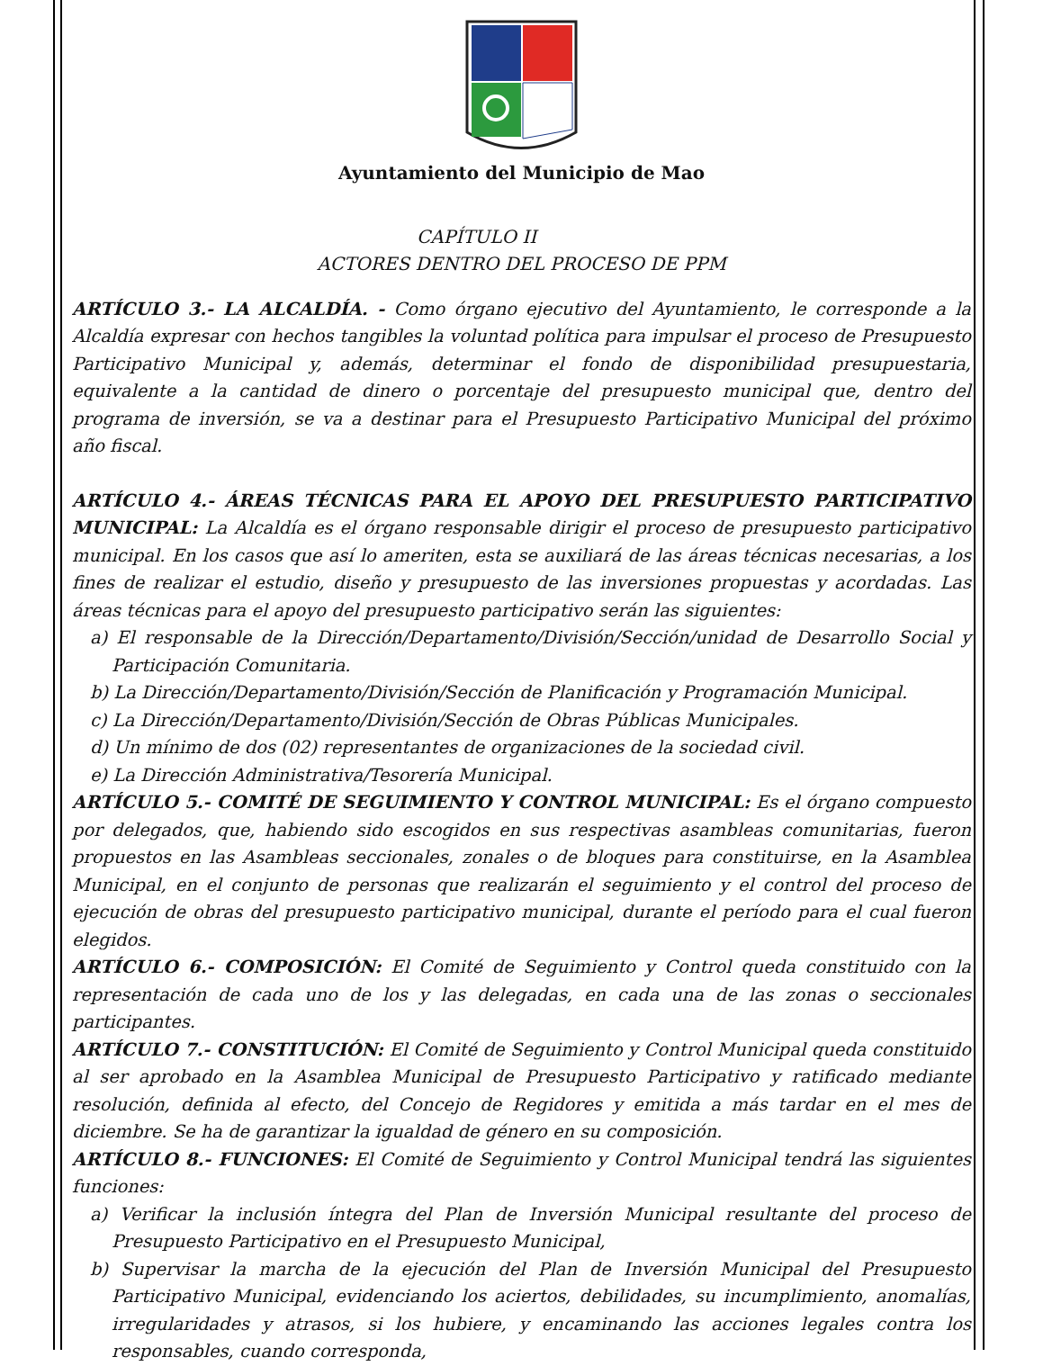Ayuntamiento del Municipio de Mao
CAPÍTULO II
ACTORES DENTRO DEL PROCESO DE PPM
ARTÍCULO 3.- LA ALCALDÍA. - Como órgano ejecutivo del Ayuntamiento, le corresponde a la Alcaldía expresar con hechos tangibles la voluntad política para impulsar el proceso de Presupuesto Participativo Municipal y, además, determinar el fondo de disponibilidad presupuestaria, equivalente a la cantidad de dinero o porcentaje del presupuesto municipal que, dentro del programa de inversión, se va a destinar para el Presupuesto Participativo Municipal del próximo año fiscal.
ARTÍCULO 4.- ÁREAS TÉCNICAS PARA EL APOYO DEL PRESUPUESTO PARTICIPATIVO MUNICIPAL: La Alcaldía es el órgano responsable dirigir el proceso de presupuesto participativo municipal. En los casos que así lo ameriten, esta se auxiliará de las áreas técnicas necesarias, a los fines de realizar el estudio, diseño y presupuesto de las inversiones propuestas y acordadas. Las áreas técnicas para el apoyo del presupuesto participativo serán las siguientes:
a) El responsable de la Dirección/Departamento/División/Sección/unidad de Desarrollo Social y Participación Comunitaria.
b) La Dirección/Departamento/División/Sección de Planificación y Programación Municipal.
c) La Dirección/Departamento/División/Sección de Obras Públicas Municipales.
d) Un mínimo de dos (02) representantes de organizaciones de la sociedad civil.
e) La Dirección Administrativa/Tesorería Municipal.
ARTÍCULO 5.- COMITÉ DE SEGUIMIENTO Y CONTROL MUNICIPAL: Es el órgano compuesto por delegados, que, habiendo sido escogidos en sus respectivas asambleas comunitarias, fueron propuestos en las Asambleas seccionales, zonales o de bloques para constituirse, en la Asamblea Municipal, en el conjunto de personas que realizarán el seguimiento y el control del proceso de ejecución de obras del presupuesto participativo municipal, durante el período para el cual fueron elegidos.
ARTÍCULO 6.- COMPOSICIÓN: El Comité de Seguimiento y Control queda constituido con la representación de cada uno de los y las delegadas, en cada una de las zonas o seccionales participantes.
ARTÍCULO 7.- CONSTITUCIÓN: El Comité de Seguimiento y Control Municipal queda constituido al ser aprobado en la Asamblea Municipal de Presupuesto Participativo y ratificado mediante resolución, definida al efecto, del Concejo de Regidores y emitida a más tardar en el mes de diciembre. Se ha de garantizar la igualdad de género en su composición.
ARTÍCULO 8.- FUNCIONES: El Comité de Seguimiento y Control Municipal tendrá las siguientes funciones:
a) Verificar la inclusión íntegra del Plan de Inversión Municipal resultante del proceso de Presupuesto Participativo en el Presupuesto Municipal,
b) Supervisar la marcha de la ejecución del Plan de Inversión Municipal del Presupuesto Participativo Municipal, evidenciando los aciertos, debilidades, su incumplimiento, anomalías, irregularidades y atrasos, si los hubiere, y encaminando las acciones legales contra los responsables, cuando corresponda,